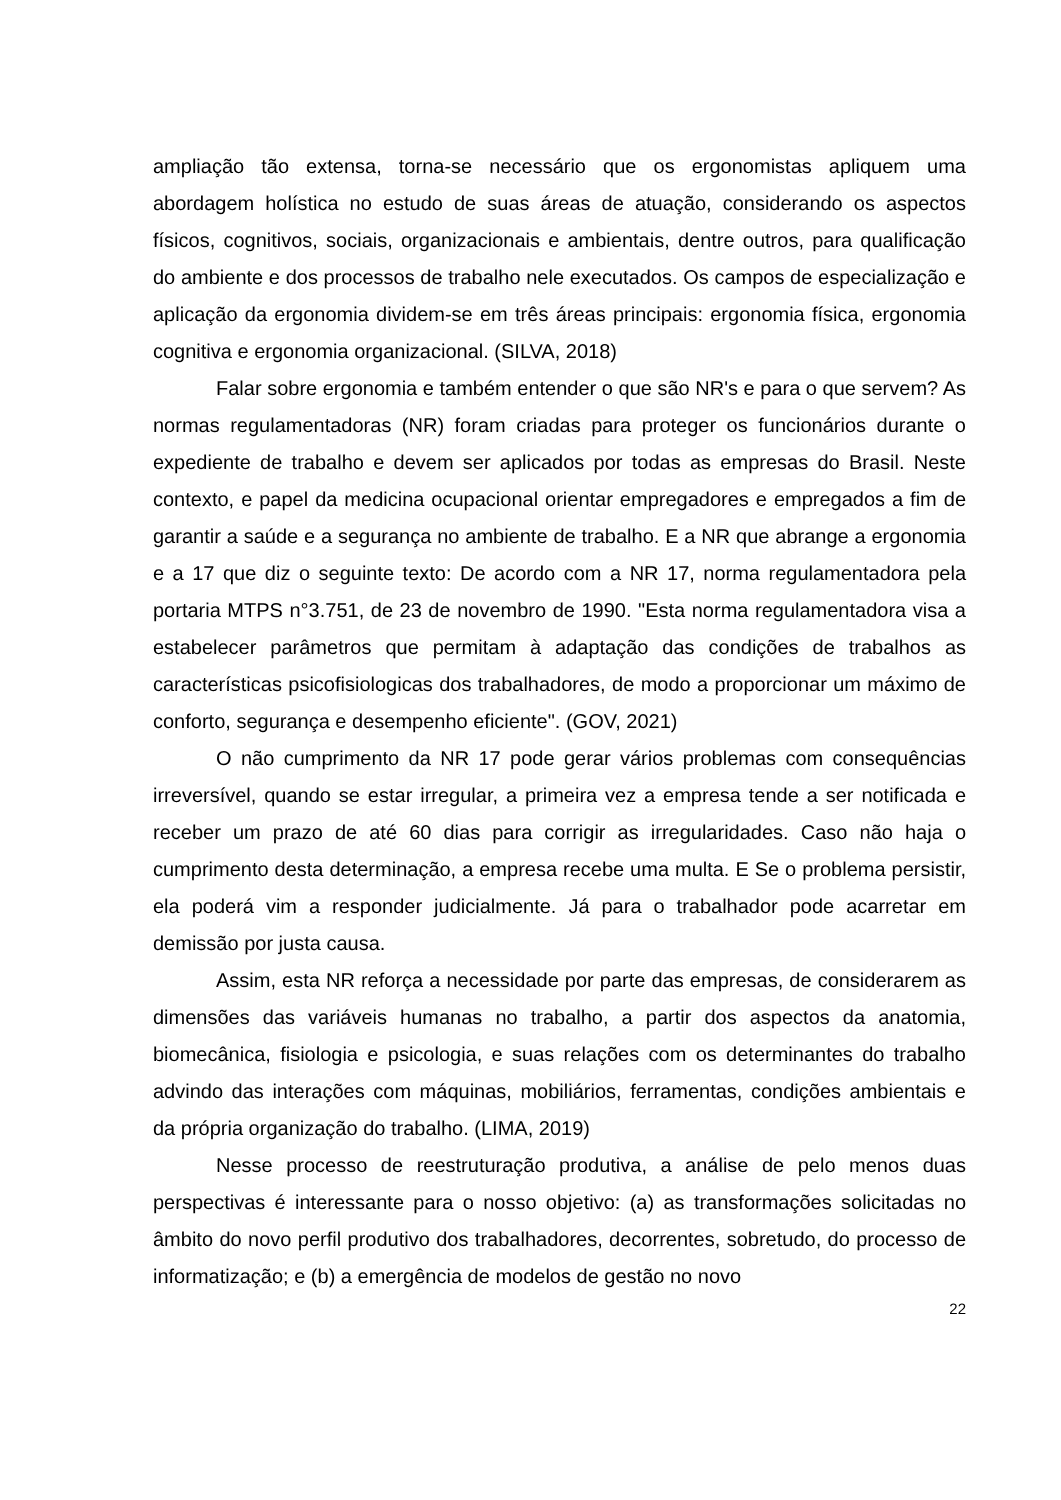ampliação tão extensa, torna-se necessário que os ergonomistas apliquem uma abordagem holística no estudo de suas áreas de atuação, considerando os aspectos físicos, cognitivos, sociais, organizacionais e ambientais, dentre outros, para qualificação do ambiente e dos processos de trabalho nele executados. Os campos de especialização e aplicação da ergonomia dividem-se em três áreas principais: ergonomia física, ergonomia cognitiva e ergonomia organizacional. (SILVA, 2018)
Falar sobre ergonomia e também entender o que são NR's e para o que servem? As normas regulamentadoras (NR) foram criadas para proteger os funcionários durante o expediente de trabalho e devem ser aplicados por todas as empresas do Brasil. Neste contexto, e papel da medicina ocupacional orientar empregadores e empregados a fim de garantir a saúde e a segurança no ambiente de trabalho. E a NR que abrange a ergonomia e a 17 que diz o seguinte texto: De acordo com a NR 17, norma regulamentadora pela portaria MTPS n°3.751, de 23 de novembro de 1990. "Esta norma regulamentadora visa a estabelecer parâmetros que permitam à adaptação das condições de trabalhos as características psicofisiologicas dos trabalhadores, de modo a proporcionar um máximo de conforto, segurança e desempenho eficiente". (GOV, 2021)
O não cumprimento da NR 17 pode gerar vários problemas com consequências irreversível, quando se estar irregular, a primeira vez a empresa tende a ser notificada e receber um prazo de até 60 dias para corrigir as irregularidades. Caso não haja o cumprimento desta determinação, a empresa recebe uma multa. E Se o problema persistir, ela poderá vim a responder judicialmente. Já para o trabalhador pode acarretar em demissão por justa causa.
Assim, esta NR reforça a necessidade por parte das empresas, de considerarem as dimensões das variáveis humanas no trabalho, a partir dos aspectos da anatomia, biomecânica, fisiologia e psicologia, e suas relações com os determinantes do trabalho advindo das interações com máquinas, mobiliários, ferramentas, condições ambientais e da própria organização do trabalho. (LIMA, 2019)
Nesse processo de reestruturação produtiva, a análise de pelo menos duas perspectivas é interessante para o nosso objetivo: (a) as transformações solicitadas no âmbito do novo perfil produtivo dos trabalhadores, decorrentes, sobretudo, do processo de informatização; e (b) a emergência de modelos de gestão no novo
22